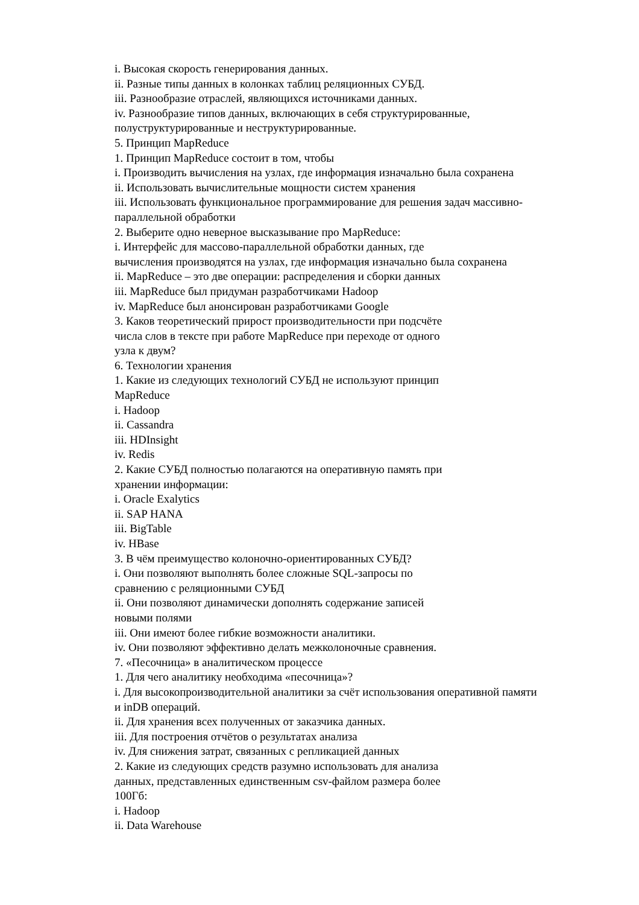i. Высокая скорость генерирования данных.
ii. Разные типы данных в колонках таблиц реляционных СУБД.
iii. Разнообразие отраслей, являющихся источниками данных.
iv. Разнообразие типов данных, включающих в себя структурированные,
полуструктурированные и неструктурированные.
5. Принцип MapReduce
1. Принцип MapReduce состоит в том, чтобы
i. Производить вычисления на узлах, где информация изначально была сохранена
ii. Использовать вычислительные мощности систем хранения
iii. Использовать функциональное программирование для решения задач массивно-
параллельной обработки
2. Выберите одно неверное высказывание про MapReduce:
i. Интерфейс для массово-параллельной обработки данных, где
вычисления производятся на узлах, где информация изначально была сохранена
ii. MapReduce – это две операции: распределения и сборки данных
iii. MapReduce был придуман разработчиками Hadoop
iv. MapReduce был анонсирован разработчиками Google
3. Каков теоретический прирост производительности при подсчёте
числа слов в тексте при работе MapReduce при переходе от одного
узла к двум?
6. Технологии хранения
1. Какие из следующих технологий СУБД не используют принцип
MapReduce
i. Hadoop
ii. Cassandra
iii. HDInsight
iv. Redis
2. Какие СУБД полностью полагаются на оперативную память при
хранении информации:
i. Oracle Exalytics
ii. SAP HANA
iii. BigTable
iv. HBase
3. В чём преимущество колоночно-ориентированных СУБД?
i. Они позволяют выполнять более сложные SQL-запросы по
сравнению с реляционными СУБД
ii. Они позволяют динамически дополнять содержание записей
новыми полями
iii. Они имеют более гибкие возможности аналитики.
iv. Они позволяют эффективно делать межколоночные сравнения.
7. «Песочница» в аналитическом процессе
1. Для чего аналитику необходима «песочница»?
i. Для высокопроизводительной аналитики за счёт использования оперативной памяти
и inDB операций.
ii. Для хранения всех полученных от заказчика данных.
iii. Для построения отчётов о результатах анализа
iv. Для снижения затрат, связанных с репликацией данных
2. Какие из следующих средств разумно использовать для анализа
данных, представленных единственным csv-файлом размера более
100Гб:
i. Hadoop
ii. Data Warehouse